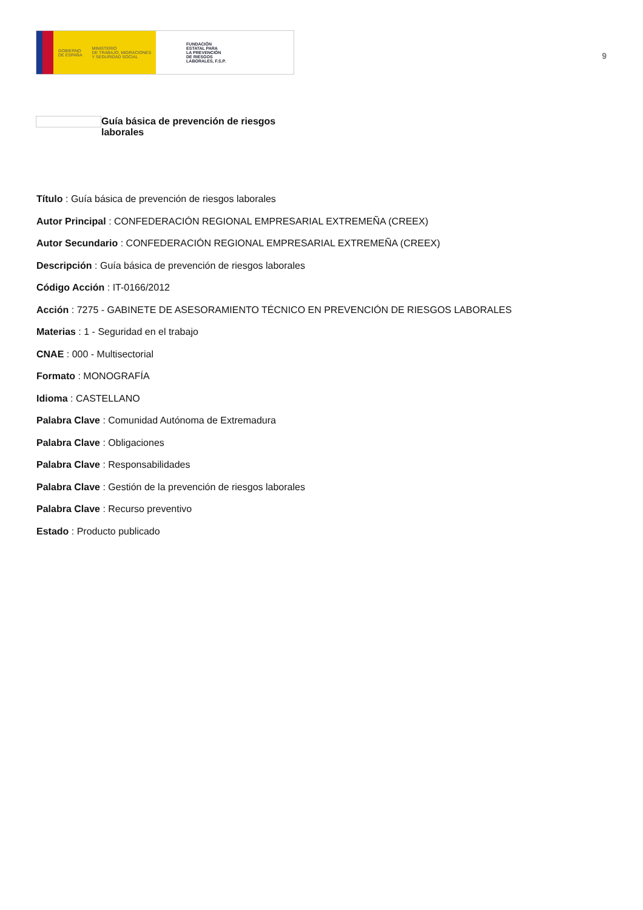GOBIERNO
DE ESPAÑA
MINISTERIO
DE TRABAJO, MIGRACIONES
Y SEGURIDAD SOCIAL
FUNDACIÓN
ESTATAL PARA
LA PREVENCIÓN
DE RIESGOS
LABORALES, F.S.P.
9
Guía básica de prevención de riesgos laborales
Título : Guía básica de prevención de riesgos laborales
Autor Principal : CONFEDERACIÓN REGIONAL EMPRESARIAL EXTREMEÑA (CREEX)
Autor Secundario : CONFEDERACIÓN REGIONAL EMPRESARIAL EXTREMEÑA (CREEX)
Descripción : Guía básica de prevención de riesgos laborales
Código Acción : IT-0166/2012
Acción : 7275 - GABINETE DE ASESORAMIENTO TÉCNICO EN PREVENCIÓN DE RIESGOS LABORALES
Materias : 1 - Seguridad en el trabajo
CNAE : 000 - Multisectorial
Formato : MONOGRAFÍA
Idioma : CASTELLANO
Palabra Clave : Comunidad Autónoma de Extremadura
Palabra Clave : Obligaciones
Palabra Clave : Responsabilidades
Palabra Clave : Gestión de la prevención de riesgos laborales
Palabra Clave : Recurso preventivo
Estado : Producto publicado